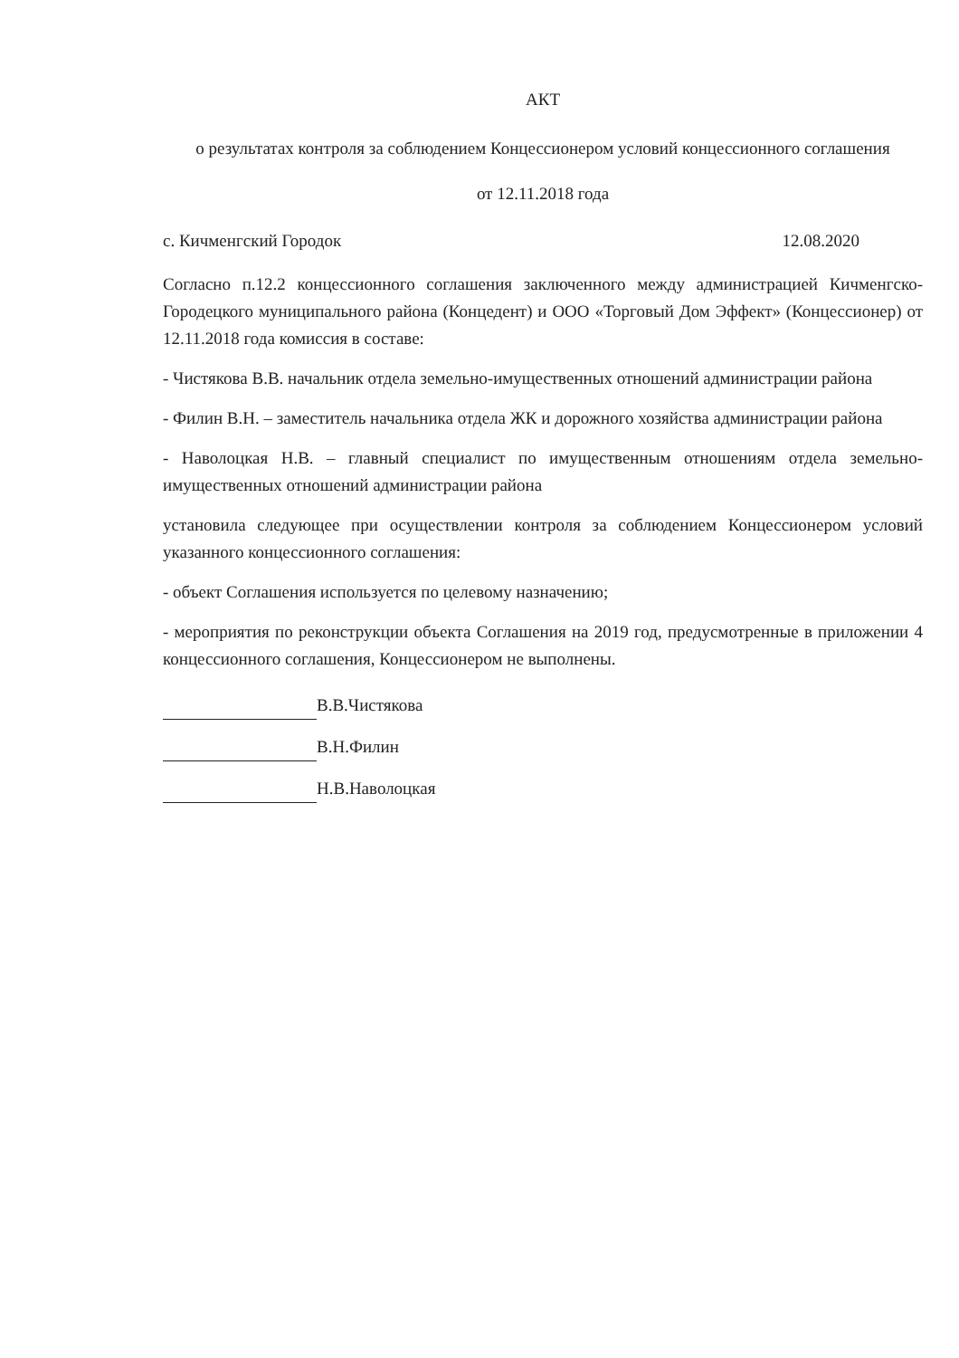АКТ
о результатах контроля за соблюдением Концессионером условий концессионного соглашения
от 12.11.2018 года
с. Кичменгский Городок 12.08.2020
Согласно п.12.2 концессионного соглашения заключенного между администрацией Кичменгско-Городецкого муниципального района (Концедент) и ООО «Торговый Дом Эффект» (Концессионер) от 12.11.2018 года комиссия в составе:
- Чистякова В.В. начальник отдела земельно-имущественных отношений администрации района
- Филин В.Н. – заместитель начальника отдела ЖК и дорожного хозяйства администрации района
- Наволоцкая Н.В. – главный специалист по имущественным отношениям отдела земельно-имущественных отношений администрации района
установила следующее при осуществлении контроля за соблюдением Концессионером условий указанного концессионного соглашения:
- объект Соглашения используется по целевому назначению;
- мероприятия по реконструкции объекта Соглашения на 2019 год, предусмотренные в приложении 4 концессионного соглашения, Концессионером не выполнены.
В.В.Чистякова
В.Н.Филин
Н.В.Наволоцкая